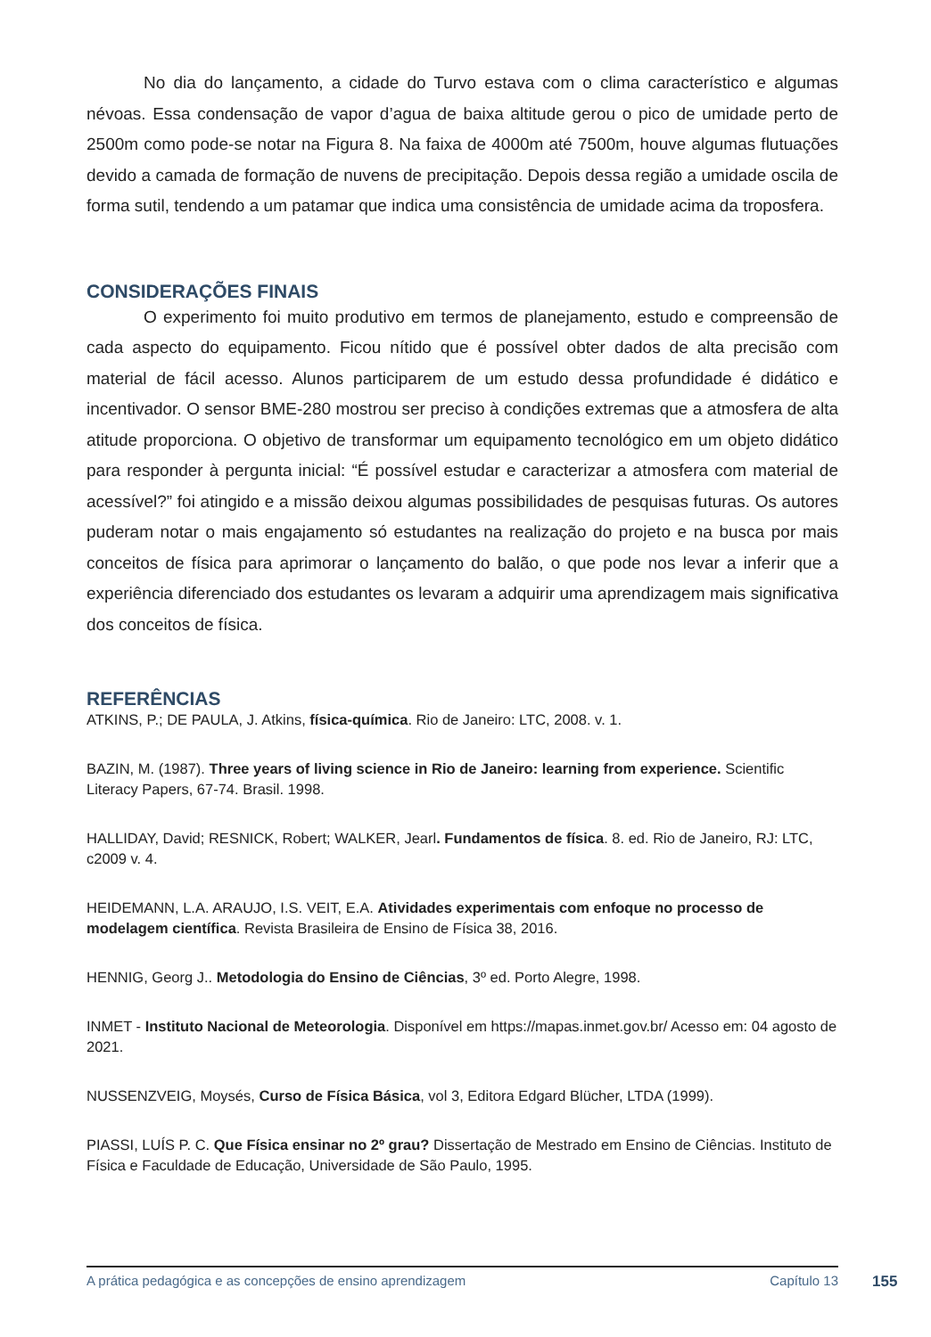No dia do lançamento, a cidade do Turvo estava com o clima característico e algumas névoas. Essa condensação de vapor d’agua de baixa altitude gerou o pico de umidade perto de 2500m como pode-se notar na Figura 8. Na faixa de 4000m até 7500m, houve algumas flutuações devido a camada de formação de nuvens de precipitação. Depois dessa região a umidade oscila de forma sutil, tendendo a um patamar que indica uma consistência de umidade acima da troposfera.
CONSIDERAÇÕES FINAIS
O experimento foi muito produtivo em termos de planejamento, estudo e compreensão de cada aspecto do equipamento. Ficou nítido que é possível obter dados de alta precisão com material de fácil acesso. Alunos participarem de um estudo dessa profundidade é didático e incentivador. O sensor BME-280 mostrou ser preciso à condições extremas que a atmosfera de alta atitude proporciona. O objetivo de transformar um equipamento tecnológico em um objeto didático para responder à pergunta inicial: “É possível estudar e caracterizar a atmosfera com material de acessível?” foi atingido e a missão deixou algumas possibilidades de pesquisas futuras. Os autores puderam notar o mais engajamento só estudantes na realização do projeto e na busca por mais conceitos de física para aprimorar o lançamento do balão, o que pode nos levar a inferir que a experiência diferenciado dos estudantes os levaram a adquirir uma aprendizagem mais significativa dos conceitos de física.
REFERÊNCIAS
ATKINS, P.; DE PAULA, J. Atkins, física-química. Rio de Janeiro: LTC, 2008. v. 1.
BAZIN, M. (1987). Three years of living science in Rio de Janeiro: learning from experience. Scientific Literacy Papers, 67-74. Brasil. 1998.
HALLIDAY, David; RESNICK, Robert; WALKER, Jearl. Fundamentos de física. 8. ed. Rio de Janeiro, RJ: LTC, c2009 v. 4.
HEIDEMANN, L.A. ARAUJO, I.S. VEIT, E.A. Atividades experimentais com enfoque no processo de modelagem científica. Revista Brasileira de Ensino de Física 38, 2016.
HENNIG, Georg J.. Metodologia do Ensino de Ciências, 3º ed. Porto Alegre, 1998.
INMET - Instituto Nacional de Meteorologia. Disponível em https://mapas.inmet.gov.br/ Acesso em: 04 agosto de 2021.
NUSSENZVEIG, Moysés, Curso de Física Básica, vol 3, Editora Edgard Blücher, LTDA (1999).
PIASSI, LUÍS P. C. Que Física ensinar no 2º grau? Dissertação de Mestrado em Ensino de Ciências. Instituto de Física e Faculdade de Educação, Universidade de São Paulo, 1995.
A prática pedagógica e as concepções de ensino aprendizagem Capítulo 13 155